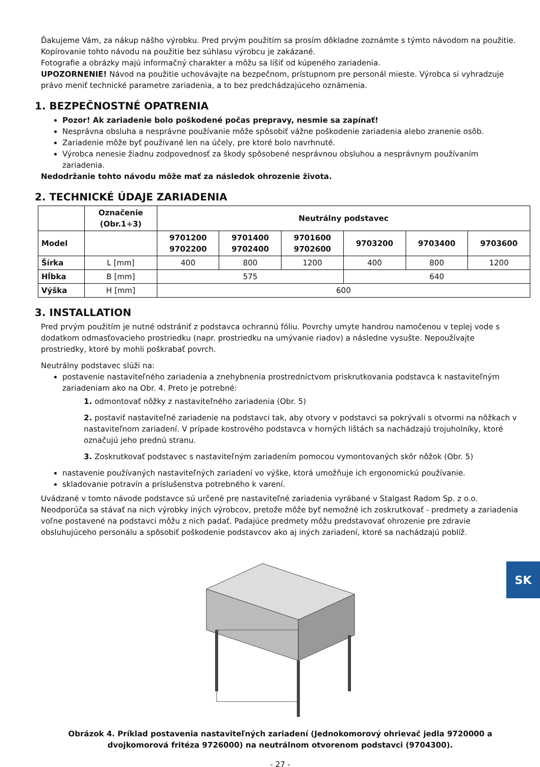Ďakujeme Vám, za nákup nášho výrobku. Pred prvým použitím sa prosím dôkladne zoznámte s týmto návodom na použitie.
Kopírovanie tohto návodu na použitie bez súhlasu výrobcu je zakázané.
Fotografie a obrázky majú informačný charakter a môžu sa líšiť od kúpeného zariadenia.
UPOZORNENIE! Návod na použitie uchovávajte na bezpečnom, prístupnom pre personál mieste. Výrobca si vyhradzuje právo meniť technické parametre zariadenia, a to bez predchádzajúceho oznámenia.
1. BEZPEČNOSTNÉ OPATRENIA
Pozor! Ak zariadenie bolo poškodené počas prepravy, nesmie sa zapínať!
Nesprávna obsluha a nesprávne používanie môže spôsobiť vážne poškodenie zariadenia alebo zranenie osôb.
Zariadenie môže byť používané len na účely, pre ktoré bolo navrhnuté.
Výrobca nenesie žiadnu zodpovednosť za škody spôsobené nesprávnou obsluhou a nesprávnym používaním zariadenia.
Nedodržanie tohto návodu môže mať za následok ohrozenie života.
2. TECHNICKÉ ÚDAJE ZARIADENIA
| | Označenie (Obr.1÷3) | Neutrálny podstavec | | | | | |
| --- | --- | --- | --- | --- | --- | --- | --- |
| Model | | 9701200 9702200 | 9701400 9702400 | 9701600 9702600 | 9703200 | 9703400 | 9703600 |
| Šírka | L [mm] | 400 | 800 | 1200 | 400 | 800 | 1200 |
| Hĺbka | B [mm] | 575 | | | 640 | | |
| Výška | H [mm] | 600 | | | | | |
3. INSTALLATION
Pred prvým použitím je nutné odstrániť z podstavca ochrannú fóliu. Povrchy umyte handrou namočenou v teplej vode s dodatkom odmasťovacieho prostriedku (napr. prostriedku na umývanie riadov) a následne vysušte. Nepoužívajte prostriedky, ktoré by mohli poškrabať povrch.
Neutrálny podstavec slúži na:
postavenie nastaviteľného zariadenia a znehybnenia prostredníctvom priskrutkovania podstavca k nastaviteľným zariadeniam ako na Obr. 4. Preto je potrebné:
1. odmontovať nôžky z nastaviteľného zariadenia (Obr. 5)
2. postaviť nastaviteľné zariadenie na podstavci tak, aby otvory v podstavci sa pokrývali s otvormi na nôžkach v nastaviteľnom zariadení. V prípade kostrového podstavca v horných lištách sa nachádzajú trojuholníky, ktoré označujú jeho prednú stranu.
3. Zoskrutkovať podstavec s nastaviteľným zariadením pomocou vymontovaných skôr nôžok (Obr. 5)
nastavenie používaných nastaviteľných zariadení vo výške, ktorá umožňuje ich ergonomickú používanie.
skladovanie potravín a príslušenstva potrebného k varení.
Uvádzané v tomto návode podstavce sú určené pre nastaviteľné zariadenia vyrábané v Stalgast Radom Sp. z o.o. Neodporúča sa stávať na nich výrobky iných výrobcov, pretože môže byť nemožné ich zoskrutkovať - predmety a zariadenia voľne postavené na podstavci môžu z nich padať. Padajúce predmety môžu predstavovať ohrozenie pre zdravie obsluhujúceho personálu a spôsobiť poškodenie podstavcov ako aj iných zariadení, ktoré sa nachádzajú poblíž.
Obrázok 4. Príklad postavenia nastaviteľných zariadení (Jednokomorový ohrievač jedla 9720000 a dvojkomorová fritéza 9726000) na neutrálnom otvorenom podstavci (9704300).
- 27 -
SK